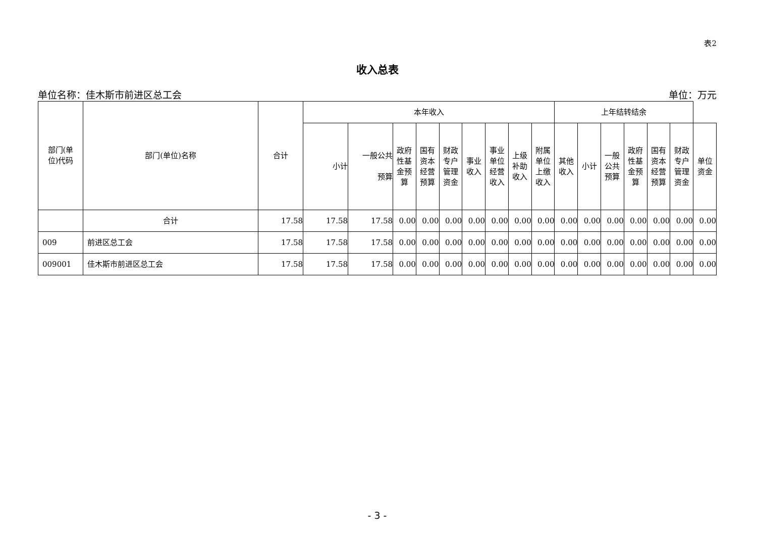表2
收入总表
单位名称：佳木斯市前进区总工会 单位：万元
| 部门(单 位)代码 | 部门(单位)名称 | 合计 | 本年收入 | | | | | | | | | 上年结转结余 | | | | | | |
| --- | --- | --- | --- | --- | --- | --- | --- | --- | --- | --- | --- | --- | --- | --- | --- | --- | --- | --- |
| | | | 小计 | 一般公共 预算 | 政府 性基 金预 算 | 国有 资本 经营 预算 | 财政 专户 管理 资金 | 事业 收入 | 事业 单位 经营 收入 | 上级 补助 收入 | 附属 单位 上缴 收入 | 其他 收入 | 小计 | 一般 公共 预算 | 政府 性基 金预 算 | 国有 资本 经营 预算 | 财政 专户 管理 资金 | 单位 资金 |
| | 合计 | 17.58 | 17.58 | 17.58 | 0.00 | 0.00 | 0.00 | 0.00 | 0.00 | 0.00 | 0.00 | 0.00 | 0.00 | 0.00 | 0.00 | 0.00 | 0.00 | 0.00 |
| 009 | 前进区总工会 | 17.58 | 17.58 | 17.58 | 0.00 | 0.00 | 0.00 | 0.00 | 0.00 | 0.00 | 0.00 | 0.00 | 0.00 | 0.00 | 0.00 | 0.00 | 0.00 | 0.00 |
| 009001 | 佳木斯市前进区总工会 | 17.58 | 17.58 | 17.58 | 0.00 | 0.00 | 0.00 | 0.00 | 0.00 | 0.00 | 0.00 | 0.00 | 0.00 | 0.00 | 0.00 | 0.00 | 0.00 | 0.00 |
- 3 -